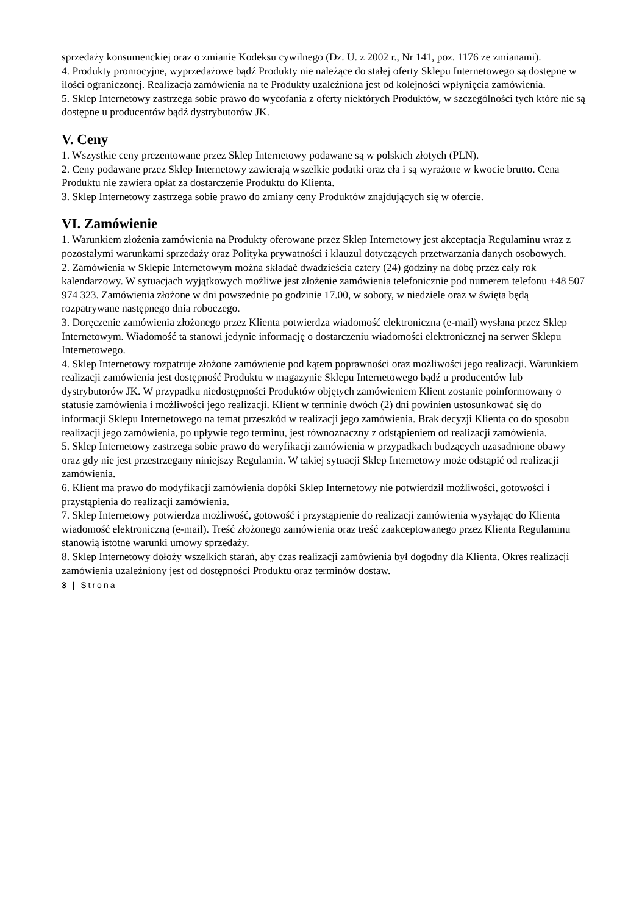sprzedaży konsumenckiej oraz o zmianie Kodeksu cywilnego (Dz. U. z 2002 r., Nr 141, poz. 1176 ze zmianami).
4. Produkty promocyjne, wyprzedażowe bądź Produkty nie należące do stałej oferty Sklepu Internetowego są dostępne w ilości ograniczonej. Realizacja zamówienia na te Produkty uzależniona jest od kolejności wpłynięcia zamówienia.
5. Sklep Internetowy zastrzega sobie prawo do wycofania z oferty niektórych Produktów, w szczególności tych które nie są dostępne u producentów bądź dystrybutorów JK.
V. Ceny
1. Wszystkie ceny prezentowane przez Sklep Internetowy podawane są w polskich złotych (PLN).
2. Ceny podawane przez Sklep Internetowy zawierają wszelkie podatki oraz cła i są wyrażone w kwocie brutto. Cena Produktu nie zawiera opłat za dostarczenie Produktu do Klienta.
3. Sklep Internetowy zastrzega sobie prawo do zmiany ceny Produktów znajdujących się w ofercie.
VI. Zamówienie
1. Warunkiem złożenia zamówienia na Produkty oferowane przez Sklep Internetowy jest akceptacja Regulaminu wraz z pozostałymi warunkami sprzedaży oraz Polityka prywatności i klauzul dotyczących przetwarzania danych osobowych.
2. Zamówienia w Sklepie Internetowym można składać dwadzieścia cztery (24) godziny na dobę przez cały rok kalendarzowy. W sytuacjach wyjątkowych możliwe jest złożenie zamówienia telefonicznie pod numerem telefonu +48 507 974 323. Zamówienia złożone w dni powszednie po godzinie 17.00, w soboty, w niedziele oraz w święta będą rozpatrywane następnego dnia roboczego.
3. Doręczenie zamówienia złożonego przez Klienta potwierdza wiadomość elektroniczna (e-mail) wysłana przez Sklep Internetowym. Wiadomość ta stanowi jedynie informację o dostarczeniu wiadomości elektronicznej na serwer Sklepu Internetowego.
4. Sklep Internetowy rozpatruje złożone zamówienie pod kątem poprawności oraz możliwości jego realizacji. Warunkiem realizacji zamówienia jest dostępność Produktu w magazynie Sklepu Internetowego bądź u producentów lub dystrybutorów JK. W przypadku niedostępności Produktów objętych zamówieniem Klient zostanie poinformowany o statusie zamówienia i możliwości jego realizacji. Klient w terminie dwóch (2) dni powinien ustosunkować się do informacji Sklepu Internetowego na temat przeszkód w realizacji jego zamówienia. Brak decyzji Klienta co do sposobu realizacji jego zamówienia, po upływie tego terminu, jest równoznaczny z odstąpieniem od realizacji zamówienia.
5. Sklep Internetowy zastrzega sobie prawo do weryfikacji zamówienia w przypadkach budzących uzasadnione obawy oraz gdy nie jest przestrzegany niniejszy Regulamin. W takiej sytuacji Sklep Internetowy może odstąpić od realizacji zamówienia.
6. Klient ma prawo do modyfikacji zamówienia dopóki Sklep Internetowy nie potwierdził możliwości, gotowości i przystąpienia do realizacji zamówienia.
7. Sklep Internetowy potwierdza możliwość, gotowość i przystąpienie do realizacji zamówienia wysyłając do Klienta wiadomość elektroniczną (e-mail). Treść złożonego zamówienia oraz treść zaakceptowanego przez Klienta Regulaminu stanowią istotne warunki umowy sprzedaży.
8. Sklep Internetowy dołoży wszelkich starań, aby czas realizacji zamówienia był dogodny dla Klienta. Okres realizacji zamówienia uzależniony jest od dostępności Produktu oraz terminów dostaw.
3 | Strona